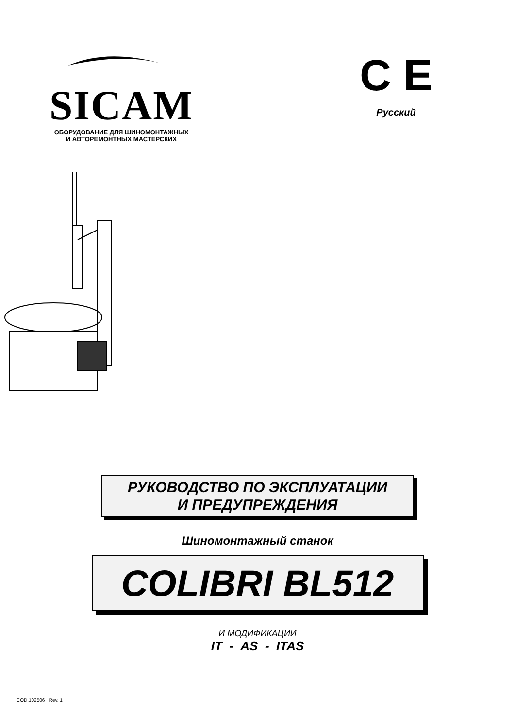SICAM
ОБОРУДОВАНИЕ ДЛЯ ШИНОМОНТАЖНЫХ
И АВТОРЕМОНТНЫХ МАСТЕРСКИХ
C E
Русский
РУКОВОДСТВО ПО ЭКСПЛУАТАЦИИ
И ПРЕДУПРЕЖДЕНИЯ
Шиномонтажный станок
COLIBRI BL512
И МОДИФИКАЦИИ
IT - AS - ITAS
COD.102506 Rev. 1